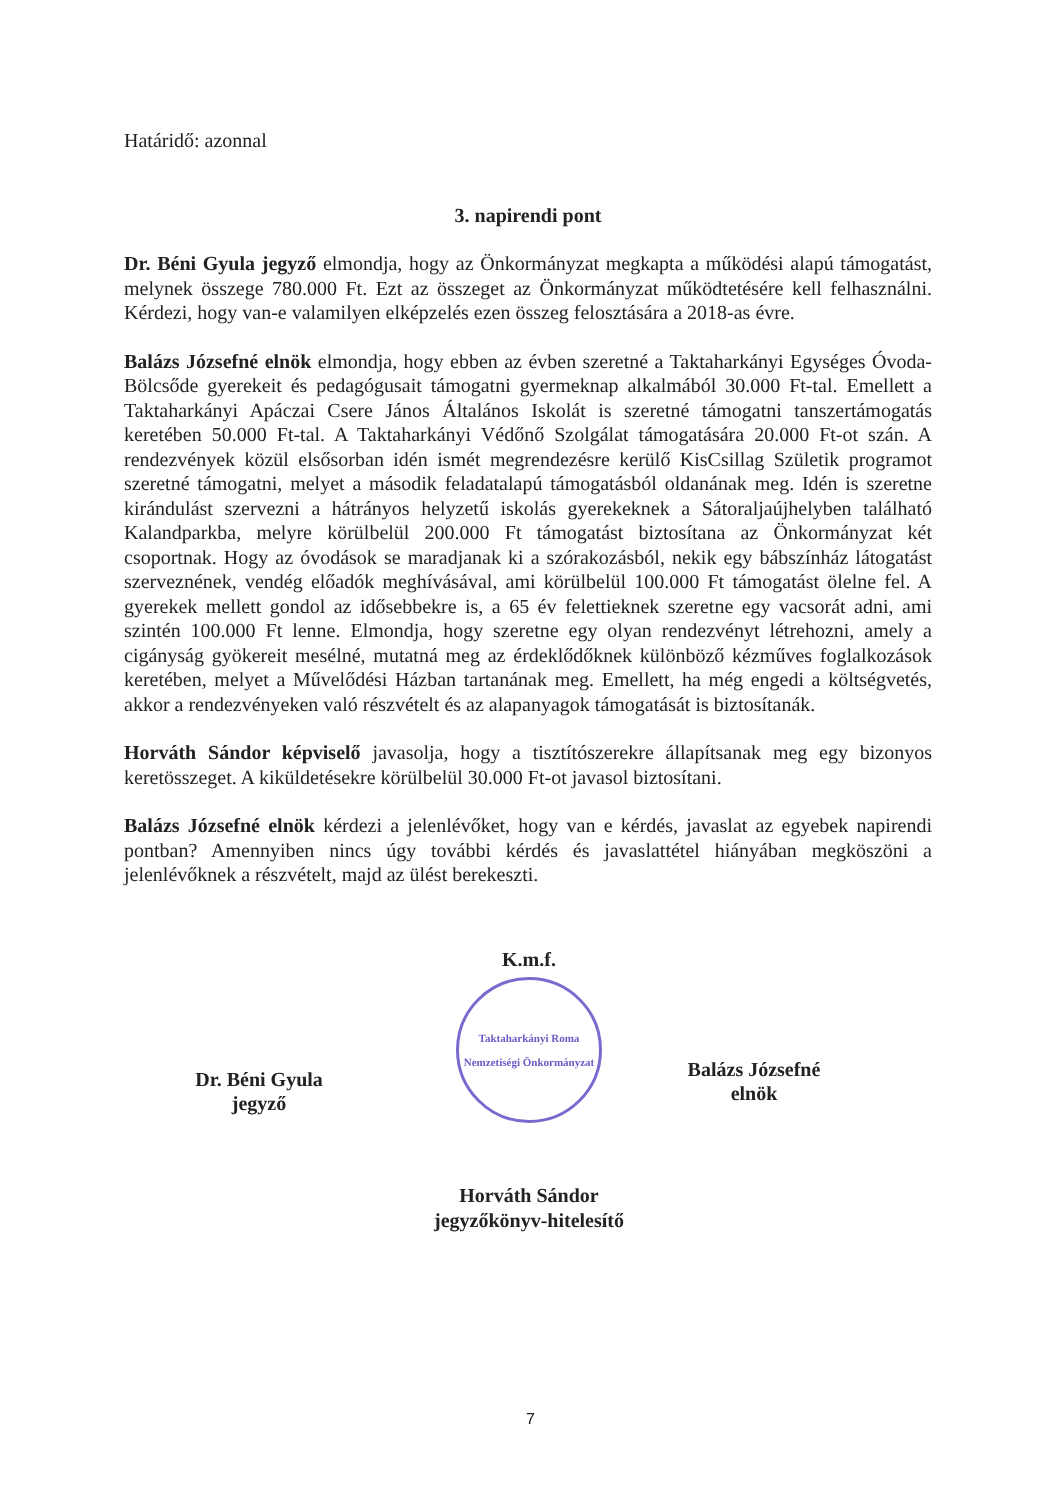Határidő: azonnal
3. napirendi pont
Dr. Béni Gyula jegyző elmondja, hogy az Önkormányzat megkapta a működési alapú támogatást, melynek összege 780.000 Ft. Ezt az összeget az Önkormányzat működtetésére kell felhasználni. Kérdezi, hogy van-e valamilyen elképzelés ezen összeg felosztására a 2018-as évre.
Balázs Józsefné elnök elmondja, hogy ebben az évben szeretné a Taktaharkányi Egységes Óvoda-Bölcsőde gyerekeit és pedagógusait támogatni gyermeknap alkalmából 30.000 Ft-tal. Emellett a Taktaharkányi Apáczai Csere János Általános Iskolát is szeretné támogatni tanszertámogatás keretében 50.000 Ft-tal. A Taktaharkányi Védőnő Szolgálat támogatására 20.000 Ft-ot szán. A rendezvények közül elsősorban idén ismét megrendezésre kerülő KisCsillag Születik programot szeretné támogatni, melyet a második feladatalapú támogatásból oldanának meg. Idén is szeretne kirándulást szervezni a hátrányos helyzetű iskolás gyerekeknek a Sátoraljaújhelyben található Kalandparkba, melyre körülbelül 200.000 Ft támogatást biztosítana az Önkormányzat két csoportnak. Hogy az óvodások se maradjanak ki a szórakozásból, nekik egy bábszínház látogatást szerveznének, vendég előadók meghívásával, ami körülbelül 100.000 Ft támogatást ölelne fel. A gyerekek mellett gondol az idősebbekre is, a 65 év felettieknek szeretne egy vacsorát adni, ami szintén 100.000 Ft lenne. Elmondja, hogy szeretne egy olyan rendezvényt létrehozni, amely a cigányság gyökereit mesélné, mutatná meg az érdeklődőknek különböző kézműves foglalkozások keretében, melyet a Művelődési Házban tartanának meg. Emellett, ha még engedi a költségvetés, akkor a rendezvényeken való részvételt és az alapanyagok támogatását is biztosítanák.
Horváth Sándor képviselő javasolja, hogy a tisztítószerekre állapítsanak meg egy bizonyos keretösszeget. A kiküldetésekre körülbelül 30.000 Ft-ot javasol biztosítani.
Balázs Józsefné elnök kérdezi a jelenlévőket, hogy van e kérdés, javaslat az egyebek napirendi pontban? Amennyiben nincs úgy további kérdés és javaslattétel hiányában megköszöni a jelenlévőknek a részvételt, majd az ülést berekeszti.
Dr. Béni Gyula
jegyző
K.m.f.
Taktaharkányi Roma Nemzetiségi Önkormányzat
Horváth Sándor
jegyzőkönyv-hitelesítő
Balázs Józsefné
elnök
7